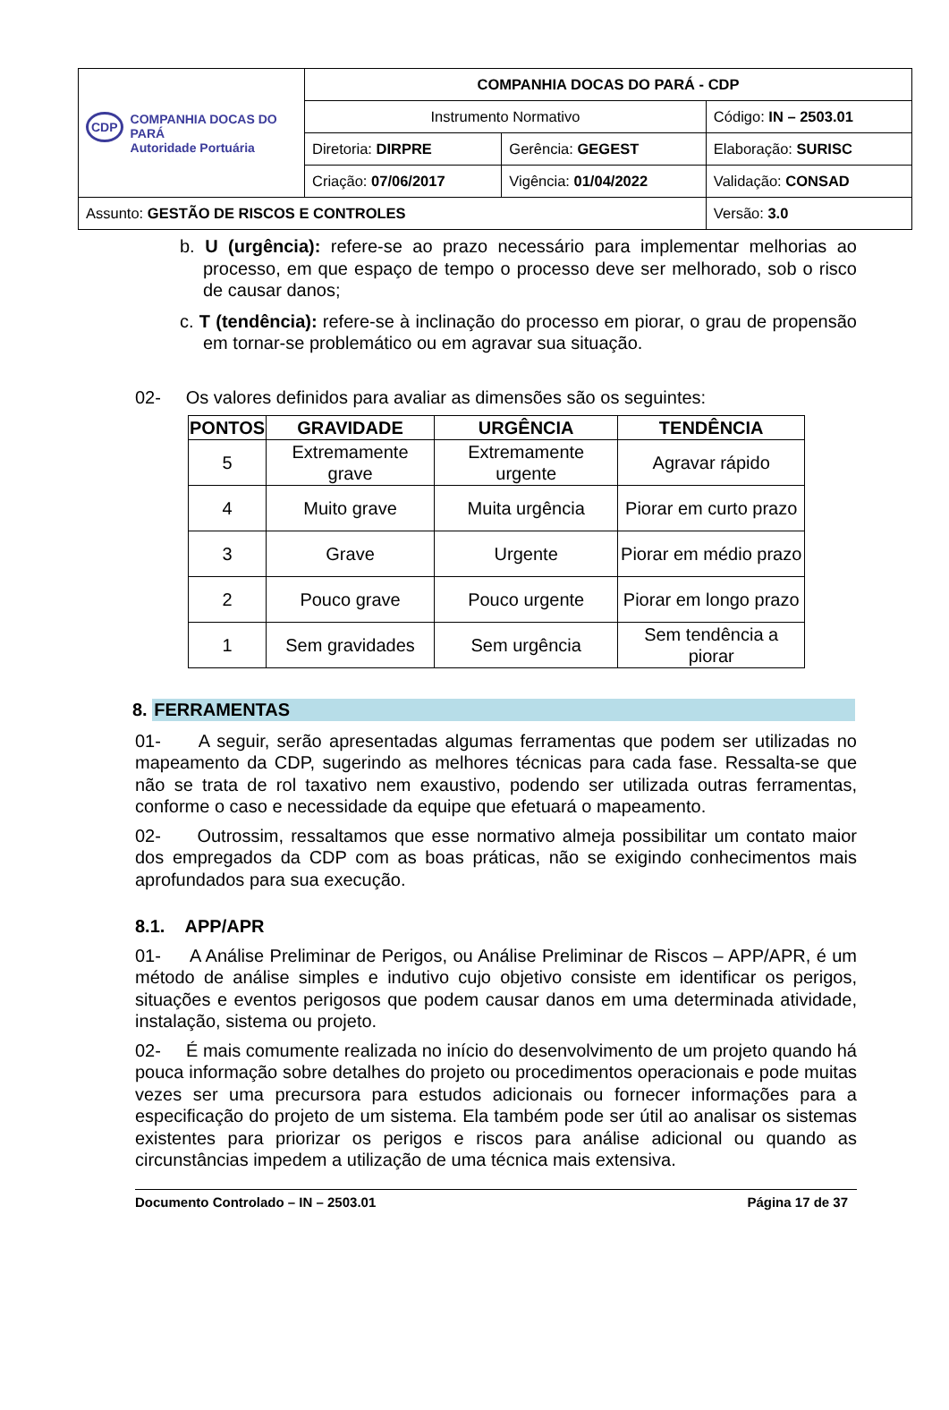| CDP COMPANHIA DOCAS DO PARÁ Autoridade Portuária | COMPANHIA DOCAS DO PARÁ - CDP | | |
| | Instrumento Normativo | | Código: IN – 2503.01 |
| | Diretoria: DIRPRE | Gerência: GEGEST | Elaboração: SURISC |
| | Criação: 07/06/2017 | Vigência: 01/04/2022 | Validação: CONSAD |
| Assunto: GESTÃO DE RISCOS E CONTROLES | | | Versão: 3.0 |
b. U (urgência): refere-se ao prazo necessário para implementar melhorias ao processo, em que espaço de tempo o processo deve ser melhorado, sob o risco de causar danos;
c. T (tendência): refere-se à inclinação do processo em piorar, o grau de propensão em tornar-se problemático ou em agravar sua situação.
02- Os valores definidos para avaliar as dimensões são os seguintes:
| PONTOS | GRAVIDADE | URGÊNCIA | TENDÊNCIA |
| --- | --- | --- | --- |
| 5 | Extremamente grave | Extremamente urgente | Agravar rápido |
| 4 | Muito grave | Muita urgência | Piorar em curto prazo |
| 3 | Grave | Urgente | Piorar em médio prazo |
| 2 | Pouco grave | Pouco urgente | Piorar em longo prazo |
| 1 | Sem gravidades | Sem urgência | Sem tendência a piorar |
8. FERRAMENTAS
01- A seguir, serão apresentadas algumas ferramentas que podem ser utilizadas no mapeamento da CDP, sugerindo as melhores técnicas para cada fase. Ressalta-se que não se trata de rol taxativo nem exaustivo, podendo ser utilizada outras ferramentas, conforme o caso e necessidade da equipe que efetuará o mapeamento.
02- Outrossim, ressaltamos que esse normativo almeja possibilitar um contato maior dos empregados da CDP com as boas práticas, não se exigindo conhecimentos mais aprofundados para sua execução.
8.1. APP/APR
01- A Análise Preliminar de Perigos, ou Análise Preliminar de Riscos – APP/APR, é um método de análise simples e indutivo cujo objetivo consiste em identificar os perigos, situações e eventos perigosos que podem causar danos em uma determinada atividade, instalação, sistema ou projeto.
02- É mais comumente realizada no início do desenvolvimento de um projeto quando há pouca informação sobre detalhes do projeto ou procedimentos operacionais e pode muitas vezes ser uma precursora para estudos adicionais ou fornecer informações para a especificação do projeto de um sistema. Ela também pode ser útil ao analisar os sistemas existentes para priorizar os perigos e riscos para análise adicional ou quando as circunstâncias impedem a utilização de uma técnica mais extensiva.
Documento Controlado – IN – 2503.01 Página 17 de 37